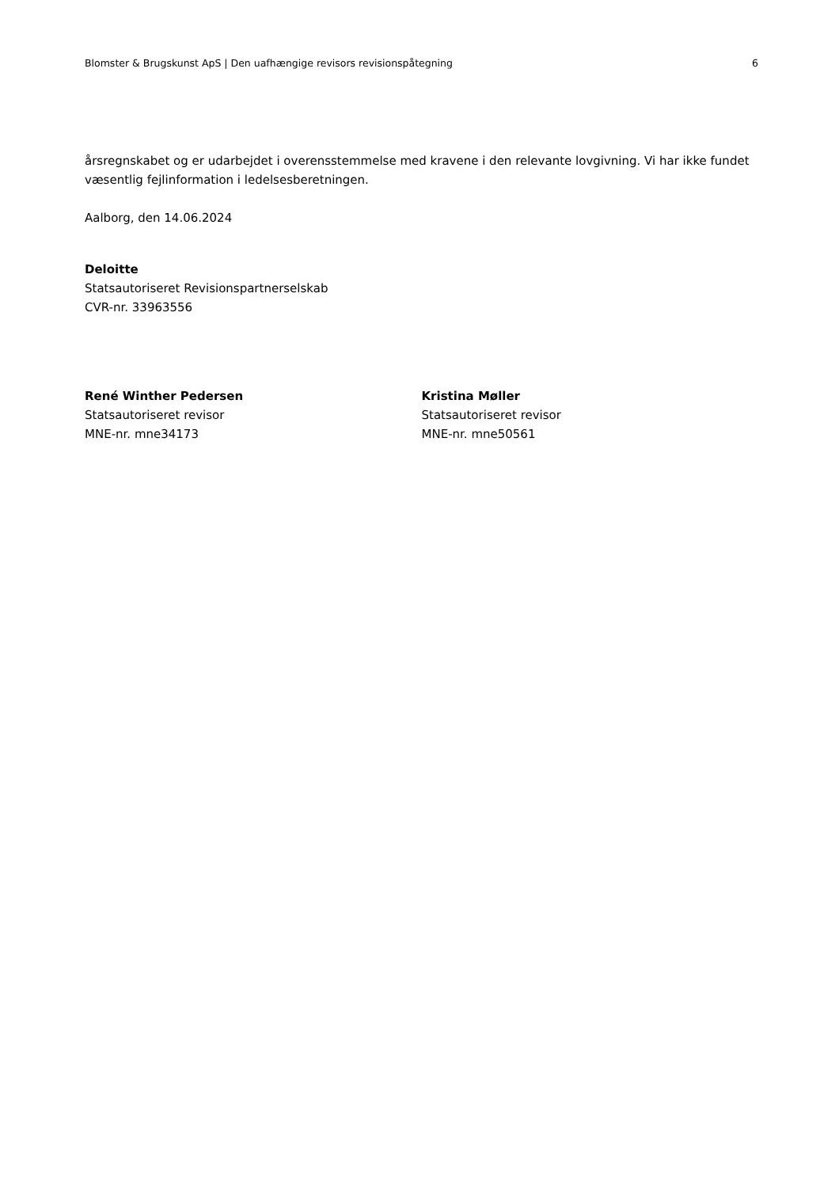Blomster & Brugskunst ApS | Den uafhængige revisors revisionspåtegning 6
årsregnskabet og er udarbejdet i overensstemmelse med kravene i den relevante lovgivning. Vi har ikke fundet væsentlig fejlinformation i ledelsesberetningen.
Aalborg, den 14.06.2024
Deloitte
Statsautoriseret Revisionspartnerselskab
CVR-nr. 33963556
René Winther Pedersen
Statsautoriseret revisor
MNE-nr. mne34173
Kristina Møller
Statsautoriseret revisor
MNE-nr. mne50561